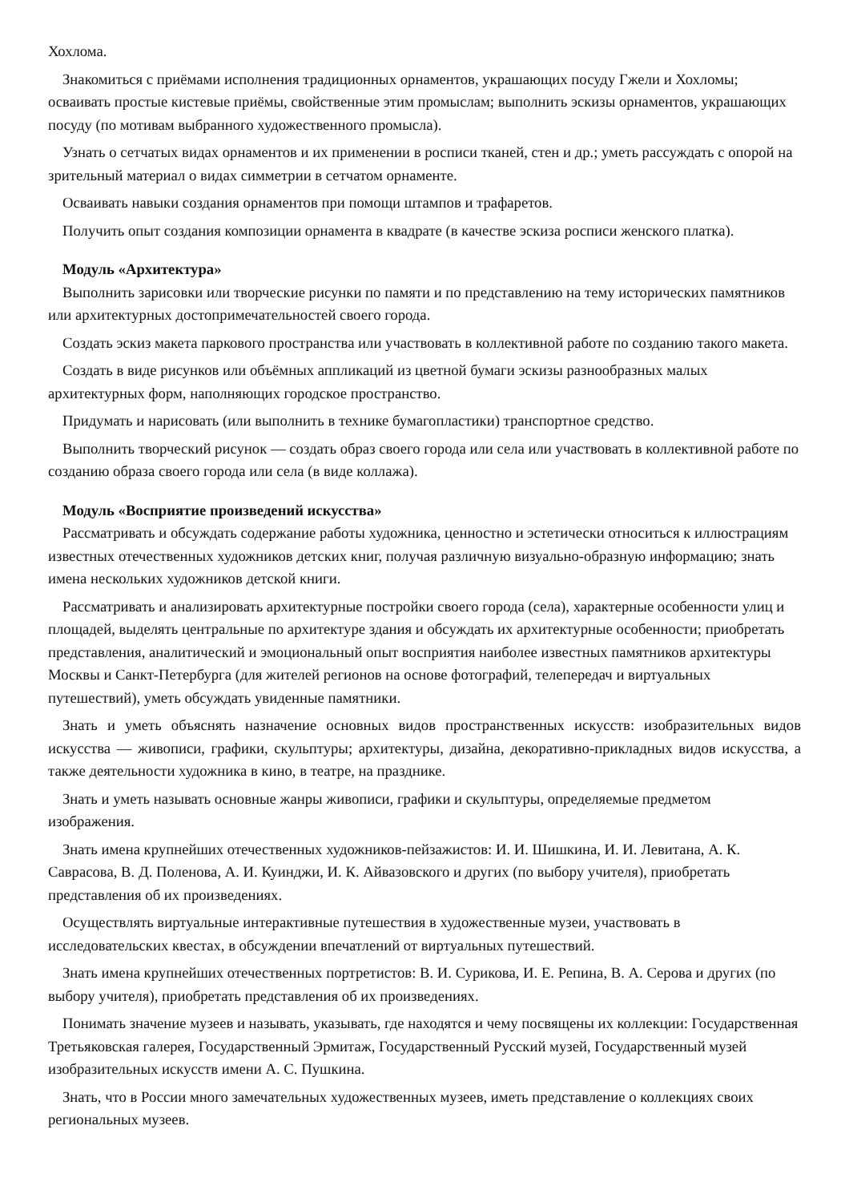Хохлома.
Знакомиться с приёмами исполнения традиционных орнаментов, украшающих посуду Гжели и Хохломы; осваивать простые кистевые приёмы, свойственные этим промыслам; выполнить эскизы орнаментов, украшающих посуду (по мотивам выбранного художественного промысла).
Узнать о сетчатых видах орнаментов и их применении в росписи тканей, стен и др.; уметь рассуждать с опорой на зрительный материал о видах симметрии в сетчатом орнаменте.
Осваивать навыки создания орнаментов при помощи штампов и трафаретов.
Получить опыт создания композиции орнамента в квадрате (в качестве эскиза росписи женского платка).
Модуль «Архитектура»
Выполнить зарисовки или творческие рисунки по памяти и по представлению на тему исторических памятников или архитектурных достопримечательностей своего города.
Создать эскиз макета паркового пространства или участвовать в коллективной работе по созданию такого макета.
Создать в виде рисунков или объёмных аппликаций из цветной бумаги эскизы разнообразных малых архитектурных форм, наполняющих городское пространство.
Придумать и нарисовать (или выполнить в технике бумагопластики) транспортное средство.
Выполнить творческий рисунок — создать образ своего города или села или участвовать в коллективной работе по созданию образа своего города или села (в виде коллажа).
Модуль «Восприятие произведений искусства»
Рассматривать и обсуждать содержание работы художника, ценностно и эстетически относиться к иллюстрациям известных отечественных художников детских книг, получая различную визуально-образную информацию; знать имена нескольких художников детской книги.
Рассматривать и анализировать архитектурные постройки своего города (села), характерные особенности улиц и площадей, выделять центральные по архитектуре здания и обсуждать их архитектурные особенности; приобретать представления, аналитический и эмоциональный опыт восприятия наиболее известных памятников архитектуры Москвы и Санкт-Петербурга (для жителей регионов на основе фотографий, телепередач и виртуальных путешествий), уметь обсуждать увиденные памятники.
Знать и уметь объяснять назначение основных видов пространственных искусств: изобразительных видов искусства — живописи, графики, скульптуры; архитектуры, дизайна, декоративно-прикладных видов искусства, а также деятельности художника в кино, в театре, на празднике.
Знать и уметь называть основные жанры живописи, графики и скульптуры, определяемые предметом изображения.
Знать имена крупнейших отечественных художников-пейзажистов: И. И. Шишкина, И. И. Левитана, А. К. Саврасова, В. Д. Поленова, А. И. Куинджи, И. К. Айвазовского и других (по выбору учителя), приобретать представления об их произведениях.
Осуществлять виртуальные интерактивные путешествия в художественные музеи, участвовать в исследовательских квестах, в обсуждении впечатлений от виртуальных путешествий.
Знать имена крупнейших отечественных портретистов: В. И. Сурикова, И. Е. Репина, В. А. Серова и других (по выбору учителя), приобретать представления об их произведениях.
Понимать значение музеев и называть, указывать, где находятся и чему посвящены их коллекции: Государственная Третьяковская галерея, Государственный Эрмитаж, Государственный Русский музей, Государственный музей изобразительных искусств имени А. С. Пушкина.
Знать, что в России много замечательных художественных музеев, иметь представление о коллекциях своих региональных музеев.